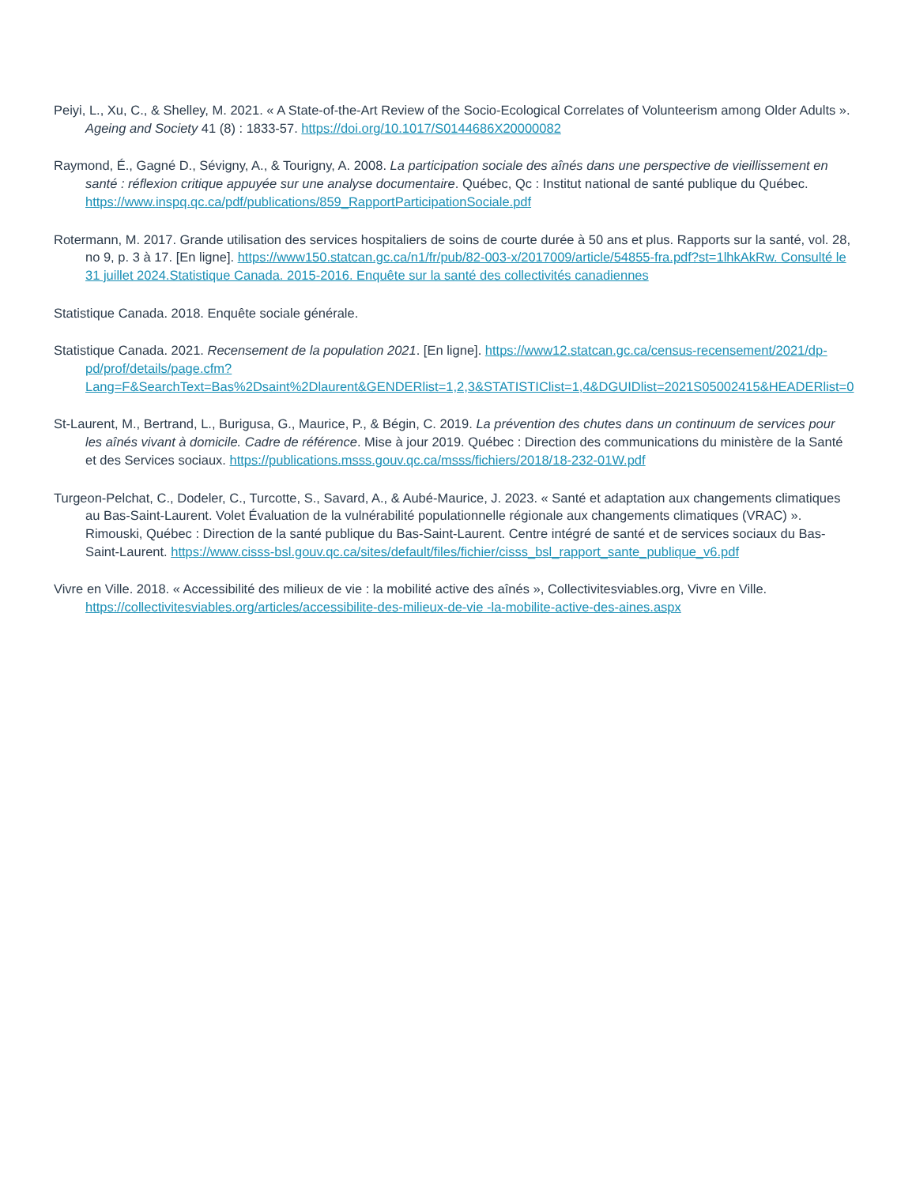Peiyi, L., Xu, C., & Shelley, M. 2021. « A State-of-the-Art Review of the Socio-Ecological Correlates of Volunteerism among Older Adults ». Ageing and Society 41 (8) : 1833-57. https://doi.org/10.1017/S0144686X20000082
Raymond, É., Gagné D., Sévigny, A., & Tourigny, A. 2008. La participation sociale des aînés dans une perspective de vieillissement en santé : réflexion critique appuyée sur une analyse documentaire. Québec, Qc : Institut national de santé publique du Québec. https://www.inspq.qc.ca/pdf/publications/859_RapportParticipationSociale.pdf
Rotermann, M. 2017. Grande utilisation des services hospitaliers de soins de courte durée à 50 ans et plus. Rapports sur la santé, vol. 28, no 9, p. 3 à 17. [En ligne]. https://www150.statcan.gc.ca/n1/fr/pub/82-003-x/2017009/article/54855-fra.pdf?st=1lhkAkRw. Consulté le 31 juillet 2024.Statistique Canada. 2015-2016. Enquête sur la santé des collectivités canadiennes
Statistique Canada. 2018. Enquête sociale générale.
Statistique Canada. 2021. Recensement de la population 2021. [En ligne]. https://www12.statcan.gc.ca/census-recensement/2021/dp-pd/prof/details/page.cfm?Lang=F&SearchText=Bas%2Dsaint%2Dlaurent&GENDERlist=1,2,3&STATISTIClist=1,4&DGUIDlist=2021S05002415&HEADERlist=0
St-Laurent, M., Bertrand, L., Burigusa, G., Maurice, P., & Bégin, C. 2019. La prévention des chutes dans un continuum de services pour les aînés vivant à domicile. Cadre de référence. Mise à jour 2019. Québec : Direction des communications du ministère de la Santé et des Services sociaux. https://publications.msss.gouv.qc.ca/msss/fichiers/2018/18-232-01W.pdf
Turgeon-Pelchat, C., Dodeler, C., Turcotte, S., Savard, A., & Aubé-Maurice, J. 2023. « Santé et adaptation aux changements climatiques au Bas-Saint-Laurent. Volet Évaluation de la vulnérabilité populationnelle régionale aux changements climatiques (VRAC) ». Rimouski, Québec : Direction de la santé publique du Bas-Saint-Laurent. Centre intégré de santé et de services sociaux du Bas-Saint-Laurent. https://www.cisss-bsl.gouv.qc.ca/sites/default/files/fichier/cisss_bsl_rapport_sante_publique_v6.pdf
Vivre en Ville. 2018. « Accessibilité des milieux de vie : la mobilité active des aînés », Collectivitesviables.org, Vivre en Ville. https://collectivitesviables.org/articles/accessibilite-des-milieux-de-vie -la-mobilite-active-des-aines.aspx